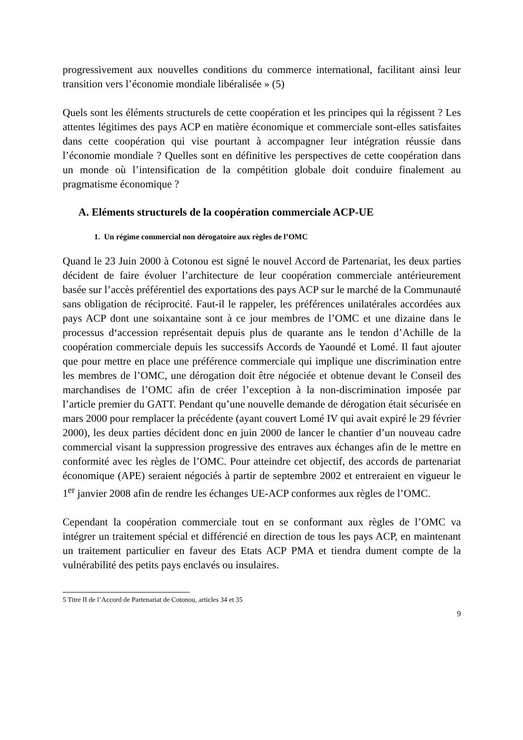progressivement aux nouvelles conditions du commerce international, facilitant ainsi leur transition vers l’économie mondiale libéralisée » (5)
Quels sont les éléments structurels de cette coopération et les principes qui la régissent ? Les attentes légitimes des pays ACP en matière économique et commerciale sont-elles satisfaites dans cette coopération qui vise pourtant à accompagner leur intégration réussie dans l’économie mondiale ? Quelles sont en définitive les perspectives de cette coopération dans un monde où l’intensification de la compétition globale doit conduire finalement au pragmatisme économique ?
A. Eléments structurels de la coopération commerciale ACP-UE
1. Un régime commercial non dérogatoire aux règles de l’OMC
Quand le 23 Juin 2000 à Cotonou est signé le nouvel Accord de Partenariat, les deux parties décident de faire évoluer l’architecture de leur coopération commerciale antérieurement basée sur l’accès préférentiel des exportations des pays ACP sur le marché de la Communauté sans obligation de réciprocité. Faut-il le rappeler, les préférences unilatérales accordées aux pays ACP dont une soixantaine sont à ce jour membres de l’OMC et une dizaine dans le processus d‘accession représentait depuis plus de quarante ans le tendon d’Achille de la coopération commerciale depuis les successifs Accords de Yaoundé et Lomé. Il faut ajouter que pour mettre en place une préférence commerciale qui implique une discrimination entre les membres de l’OMC, une dérogation doit être négociée et obtenue devant le Conseil des marchandises de l’OMC afin de créer l’exception à la non-discrimination imposée par l’article premier du GATT. Pendant qu’une nouvelle demande de dérogation était sécurisée en mars 2000 pour remplacer la précédente (ayant couvert Lomé IV qui avait expiré le 29 février 2000), les deux parties décident donc en juin 2000 de lancer le chantier d’un nouveau cadre commercial visant la suppression progressive des entraves aux échanges afin de le mettre en conformité avec les règles de l’OMC. Pour atteindre cet objectif, des accords de partenariat économique (APE) seraient négociés à partir de septembre 2002 et entreraient en vigueur le 1<sup>er</sup> janvier 2008 afin de rendre les échanges UE-ACP conformes aux règles de l’OMC.
Cependant la coopération commerciale tout en se conformant aux règles de l’OMC va intégrer un traitement spécial et différencié en direction de tous les pays ACP, en maintenant un traitement particulier en faveur des Etats ACP PMA et tiendra dument compte de la vulnérabilité des petits pays enclavés ou insulaires.
5 Titre II de l’Accord de Partenariat de Cotonou, articles 34 et 35
9